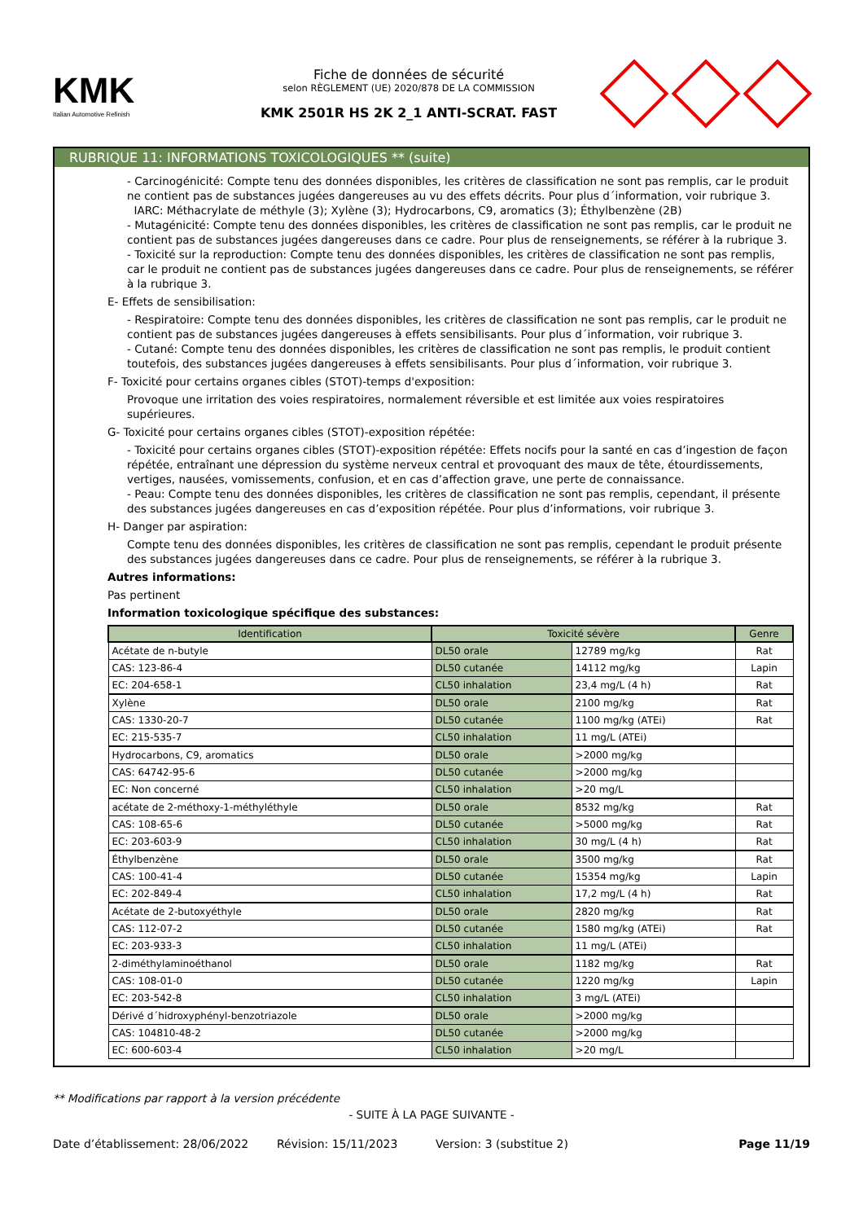KMK
Italian Automotive Refinish
Fiche de données de sécurité
selon RÈGLEMENT (UE) 2020/878 DE LA COMMISSION
KMK 2501R HS 2K 2_1 ANTI-SCRAT. FAST
RUBRIQUE 11: INFORMATIONS TOXICOLOGIQUES ** (suite)
- Carcinogénicité: Compte tenu des données disponibles, les critères de classification ne sont pas remplis, car le produit ne contient pas de substances jugées dangereuses au vu des effets décrits. Pour plus d´information, voir rubrique 3.
IARC: Méthacrylate de méthyle (3); Xylène (3); Hydrocarbons, C9, aromatics (3); Éthylbenzène (2B)
- Mutagénicité: Compte tenu des données disponibles, les critères de classification ne sont pas remplis, car le produit ne contient pas de substances jugées dangereuses dans ce cadre. Pour plus de renseignements, se référer à la rubrique 3.
- Toxicité sur la reproduction: Compte tenu des données disponibles, les critères de classification ne sont pas remplis, car le produit ne contient pas de substances jugées dangereuses dans ce cadre. Pour plus de renseignements, se référer à la rubrique 3.
E- Effets de sensibilisation:
- Respiratoire: Compte tenu des données disponibles, les critères de classification ne sont pas remplis, car le produit ne contient pas de substances jugées dangereuses à effets sensibilisants. Pour plus d´information, voir rubrique 3.
- Cutané: Compte tenu des données disponibles, les critères de classification ne sont pas remplis, le produit contient toutefois, des substances jugées dangereuses à effets sensibilisants. Pour plus d´information, voir rubrique 3.
F- Toxicité pour certains organes cibles (STOT)-temps d'exposition:
Provoque une irritation des voies respiratoires, normalement réversible et est limitée aux voies respiratoires supérieures.
G- Toxicité pour certains organes cibles (STOT)-exposition répétée:
- Toxicité pour certains organes cibles (STOT)-exposition répétée: Effets nocifs pour la santé en cas d’ingestion de façon répétée, entraînant une dépression du système nerveux central et provoquant des maux de tête, étourdissements, vertiges, nausées, vomissements, confusion, et en cas d’affection grave, une perte de connaissance.
- Peau: Compte tenu des données disponibles, les critères de classification ne sont pas remplis, cependant, il présente des substances jugées dangereuses en cas d’exposition répétée. Pour plus d’informations, voir rubrique 3.
H- Danger par aspiration:
Compte tenu des données disponibles, les critères de classification ne sont pas remplis, cependant le produit présente des substances jugées dangereuses dans ce cadre. Pour plus de renseignements, se référer à la rubrique 3.
Autres informations:
Pas pertinent
Information toxicologique spécifique des substances:
| Identification | Toxicité sévère | | Genre |
| --- | --- | --- | --- |
| Acétate de n-butyle | DL50 orale | 12789 mg/kg | Rat |
| CAS: 123-86-4 | DL50 cutanée | 14112 mg/kg | Lapin |
| EC: 204-658-1 | CL50 inhalation | 23,4 mg/L (4 h) | Rat |
| Xylène | DL50 orale | 2100 mg/kg | Rat |
| CAS: 1330-20-7 | DL50 cutanée | 1100 mg/kg (ATEi) | Rat |
| EC: 215-535-7 | CL50 inhalation | 11 mg/L (ATEi) | |
| Hydrocarbons, C9, aromatics | DL50 orale | >2000 mg/kg | |
| CAS: 64742-95-6 | DL50 cutanée | >2000 mg/kg | |
| EC: Non concerné | CL50 inhalation | >20 mg/L | |
| acétate de 2-méthoxy-1-méthyléthyle | DL50 orale | 8532 mg/kg | Rat |
| CAS: 108-65-6 | DL50 cutanée | >5000 mg/kg | Rat |
| EC: 203-603-9 | CL50 inhalation | 30 mg/L (4 h) | Rat |
| Éthylbenzène | DL50 orale | 3500 mg/kg | Rat |
| CAS: 100-41-4 | DL50 cutanée | 15354 mg/kg | Lapin |
| EC: 202-849-4 | CL50 inhalation | 17,2 mg/L (4 h) | Rat |
| Acétate de 2-butoxyéthyle | DL50 orale | 2820 mg/kg | Rat |
| CAS: 112-07-2 | DL50 cutanée | 1580 mg/kg (ATEi) | Rat |
| EC: 203-933-3 | CL50 inhalation | 11 mg/L (ATEi) | |
| 2-diméthylaminoéthanol | DL50 orale | 1182 mg/kg | Rat |
| CAS: 108-01-0 | DL50 cutanée | 1220 mg/kg | Lapin |
| EC: 203-542-8 | CL50 inhalation | 3 mg/L (ATEi) | |
| Dérivé d´hidroxyphényl-benzotriazole | DL50 orale | >2000 mg/kg | |
| CAS: 104810-48-2 | DL50 cutanée | >2000 mg/kg | |
| EC: 600-603-4 | CL50 inhalation | >20 mg/L | |
** Modifications par rapport à la version précédente
- SUITE À LA PAGE SUIVANTE -
Date d’établissement: 28/06/2022 Révision: 15/11/2023 Version: 3 (substitue 2) Page 11/19